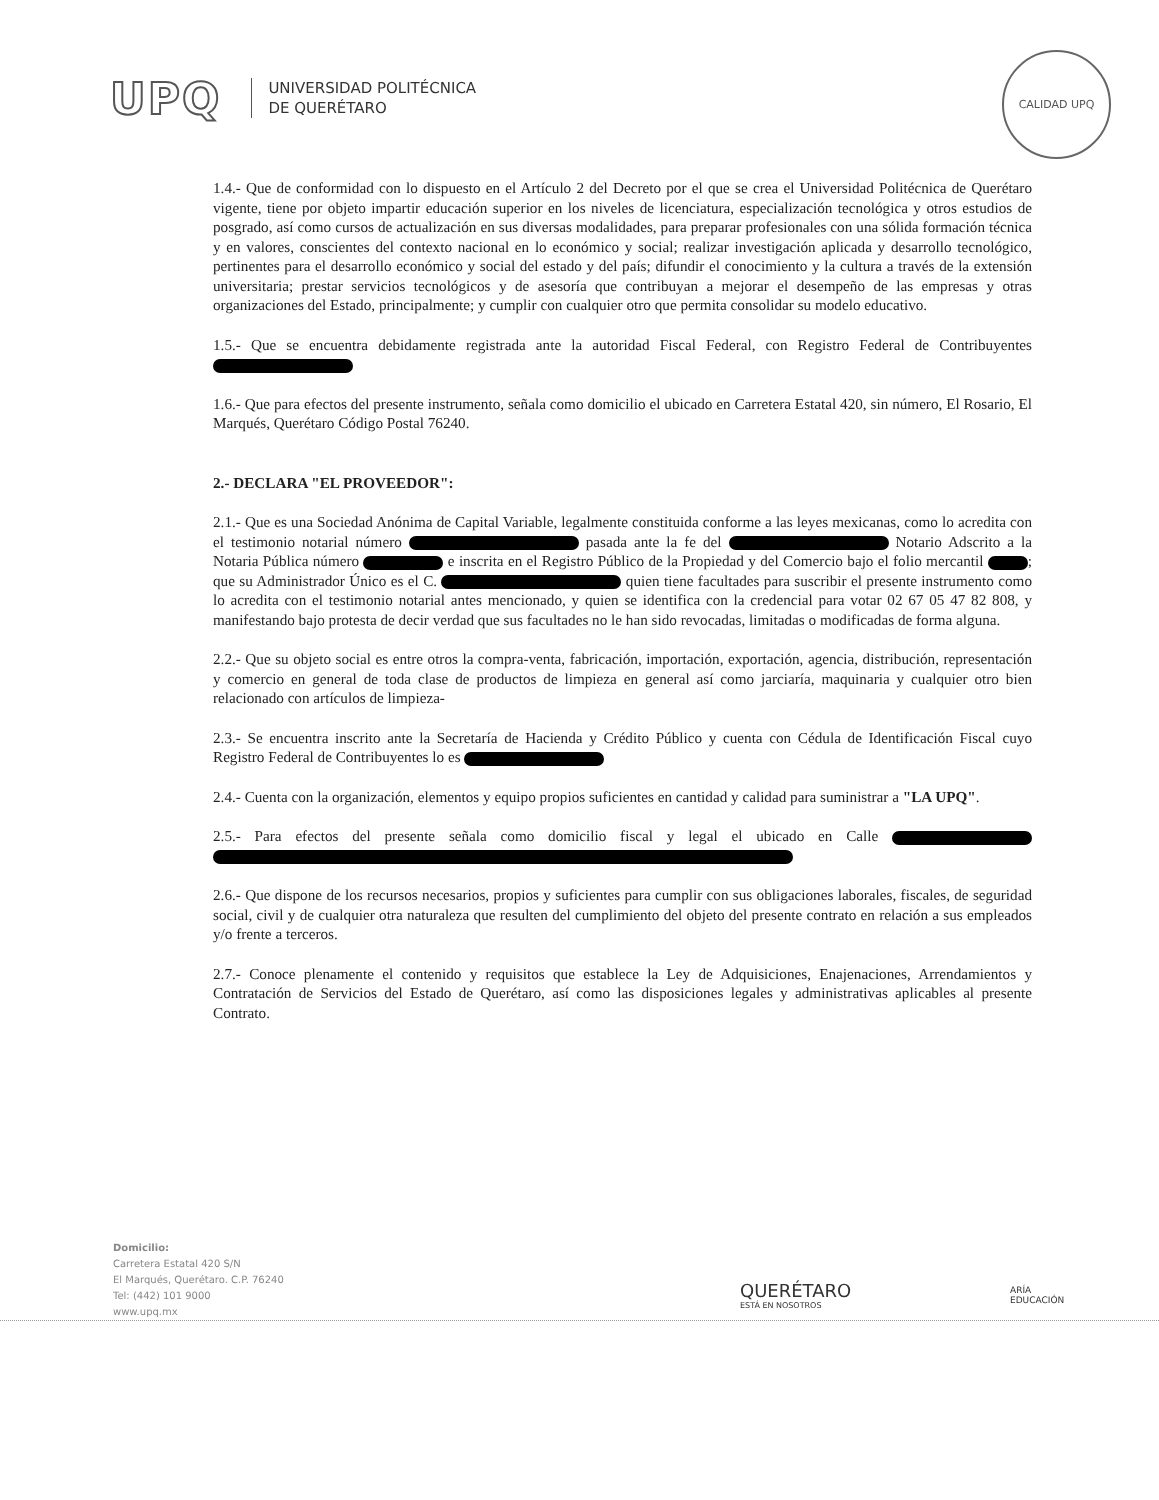UPQ
UNIVERSIDAD POLITÉCNICA
DE QUERÉTARO
CALIDAD UPQ
1.4.- Que de conformidad con lo dispuesto en el Artículo 2 del Decreto por el que se crea el Universidad Politécnica de Querétaro vigente, tiene por objeto impartir educación superior en los niveles de licenciatura, especialización tecnológica y otros estudios de posgrado, así como cursos de actualización en sus diversas modalidades, para preparar profesionales con una sólida formación técnica y en valores, conscientes del contexto nacional en lo económico y social; realizar investigación aplicada y desarrollo tecnológico, pertinentes para el desarrollo económico y social del estado y del país; difundir el conocimiento y la cultura a través de la extensión universitaria; prestar servicios tecnológicos y de asesoría que contribuyan a mejorar el desempeño de las empresas y otras organizaciones del Estado, principalmente; y cumplir con cualquier otro que permita consolidar su modelo educativo.
1.5.- Que se encuentra debidamente registrada ante la autoridad Fiscal Federal, con Registro Federal de Contribuyentes
1.6.- Que para efectos del presente instrumento, señala como domicilio el ubicado en Carretera Estatal 420, sin número, El Rosario, El Marqués, Querétaro Código Postal 76240.
2.- DECLARA "EL PROVEEDOR":
2.1.- Que es una Sociedad Anónima de Capital Variable, legalmente constituida conforme a las leyes mexicanas, como lo acredita con el testimonio notarial número pasada ante la fe del Notario Adscrito a la Notaria Pública número e inscrita en el Registro Público de la Propiedad y del Comercio bajo el folio mercantil ; que su Administrador Único es el C. quien tiene facultades para suscribir el presente instrumento como lo acredita con el testimonio notarial antes mencionado, y quien se identifica con la credencial para votar 02 67 05 47 82 808, y manifestando bajo protesta de decir verdad que sus facultades no le han sido revocadas, limitadas o modificadas de forma alguna.
2.2.- Que su objeto social es entre otros la compra-venta, fabricación, importación, exportación, agencia, distribución, representación y comercio en general de toda clase de productos de limpieza en general así como jarciaría, maquinaria y cualquier otro bien relacionado con artículos de limpieza-
2.3.- Se encuentra inscrito ante la Secretaría de Hacienda y Crédito Público y cuenta con Cédula de Identificación Fiscal cuyo Registro Federal de Contribuyentes lo es
2.4.- Cuenta con la organización, elementos y equipo propios suficientes en cantidad y calidad para suministrar a "LA UPQ".
2.5.- Para efectos del presente señala como domicilio fiscal y legal el ubicado en Calle
2.6.- Que dispone de los recursos necesarios, propios y suficientes para cumplir con sus obligaciones laborales, fiscales, de seguridad social, civil y de cualquier otra naturaleza que resulten del cumplimiento del objeto del presente contrato en relación a sus empleados y/o frente a terceros.
2.7.- Conoce plenamente el contenido y requisitos que establece la Ley de Adquisiciones, Enajenaciones, Arrendamientos y Contratación de Servicios del Estado de Querétaro, así como las disposiciones legales y administrativas aplicables al presente Contrato.
Domicilio:
Carretera Estatal 420 S/N
El Marqués, Querétaro. C.P. 76240
Tel: (442) 101 9000
www.upq.mx
QUERÉTARO
ESTÁ EN NOSOTROS
ARÍA
EDUCACIÓN